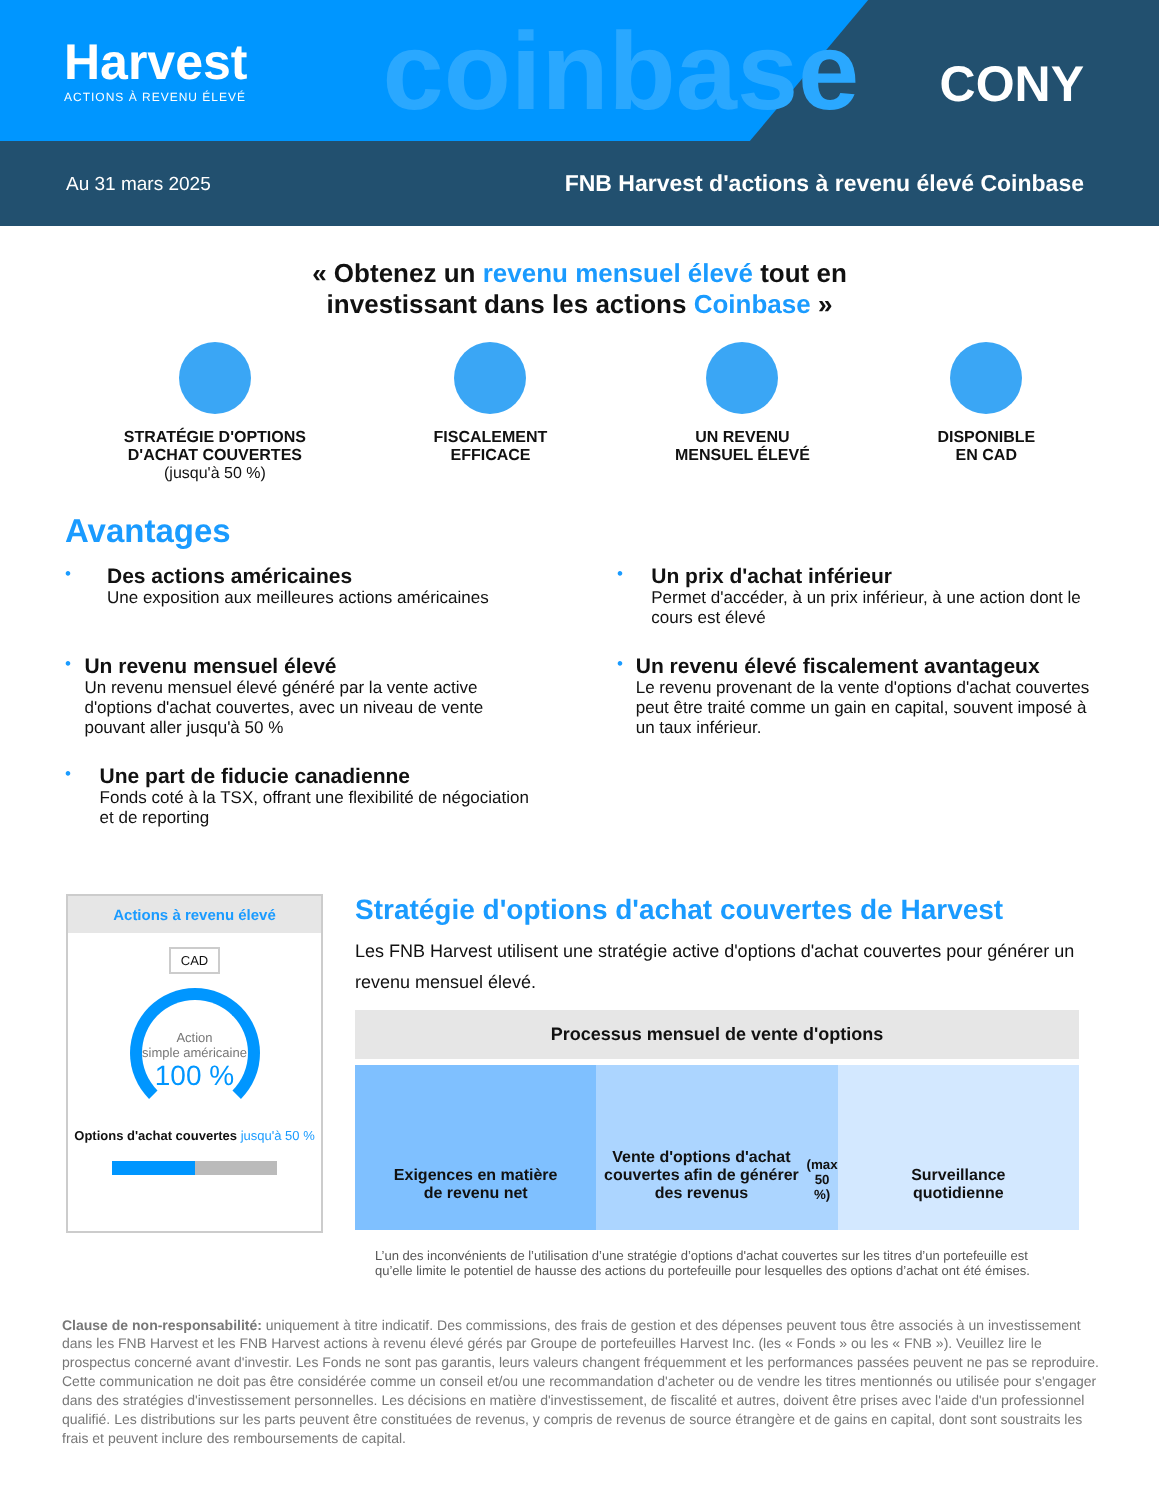Harvest
ACTIONS À REVENU ÉLEVÉ
coinbase
CONY
Au 31 mars 2025 FNB Harvest d'actions à revenu élevé Coinbase
« Obtenez un revenu mensuel élevé tout en
investissant dans les actions Coinbase »
STRATÉGIE D'OPTIONS
D'ACHAT COUVERTES
(jusqu'à 50 %)
FISCALEMENT
EFFICACE
UN REVENU
MENSUEL ÉLEVÉ
DISPONIBLE
EN CAD
Avantages
•
Des actions américaines
Une exposition aux meilleures actions américaines
•
Un prix d'achat inférieur
Permet d'accéder, à un prix inférieur, à une action dont le cours est élevé
•
Un revenu mensuel élevé
Un revenu mensuel élevé généré par la vente active d'options d'achat couvertes, avec un niveau de vente pouvant aller jusqu'à 50 %
•
Un revenu élevé fiscalement avantageux
Le revenu provenant de la vente d'options d'achat couvertes peut être traité comme un gain en capital, souvent imposé à un taux inférieur.
•
Une part de fiducie canadienne
Fonds coté à la TSX, offrant une flexibilité de négociation et de reporting
Actions à revenu élevé
CAD
Action
simple américaine
100 %
Options d'achat couvertes jusqu'à 50 %
Stratégie d'options d'achat couvertes de Harvest
Les FNB Harvest utilisent une stratégie active d'options d'achat couvertes pour générer un revenu mensuel élevé.
Processus mensuel de vente d'options
Exigences en matière
de revenu net
Vente d'options d'achat couvertes afin de générer des revenus (max 50 %)
Surveillance
quotidienne
L’un des inconvénients de l’utilisation d’une stratégie d’options d'achat couvertes sur les titres d’un portefeuille est qu’elle limite le potentiel de hausse des actions du portefeuille pour lesquelles des options d’achat ont été émises.
Clause de non-responsabilité: uniquement à titre indicatif. Des commissions, des frais de gestion et des dépenses peuvent tous être associés à un investissement dans les FNB Harvest et les FNB Harvest actions à revenu élevé gérés par Groupe de portefeuilles Harvest Inc. (les « Fonds » ou les « FNB »). Veuillez lire le prospectus concerné avant d'investir. Les Fonds ne sont pas garantis, leurs valeurs changent fréquemment et les performances passées peuvent ne pas se reproduire. Cette communication ne doit pas être considérée comme un conseil et/ou une recommandation d'acheter ou de vendre les titres mentionnés ou utilisée pour s'engager dans des stratégies d'investissement personnelles. Les décisions en matière d'investissement, de fiscalité et autres, doivent être prises avec l'aide d'un professionnel qualifié. Les distributions sur les parts peuvent être constituées de revenus, y compris de revenus de source étrangère et de gains en capital, dont sont soustraits les frais et peuvent inclure des remboursements de capital.